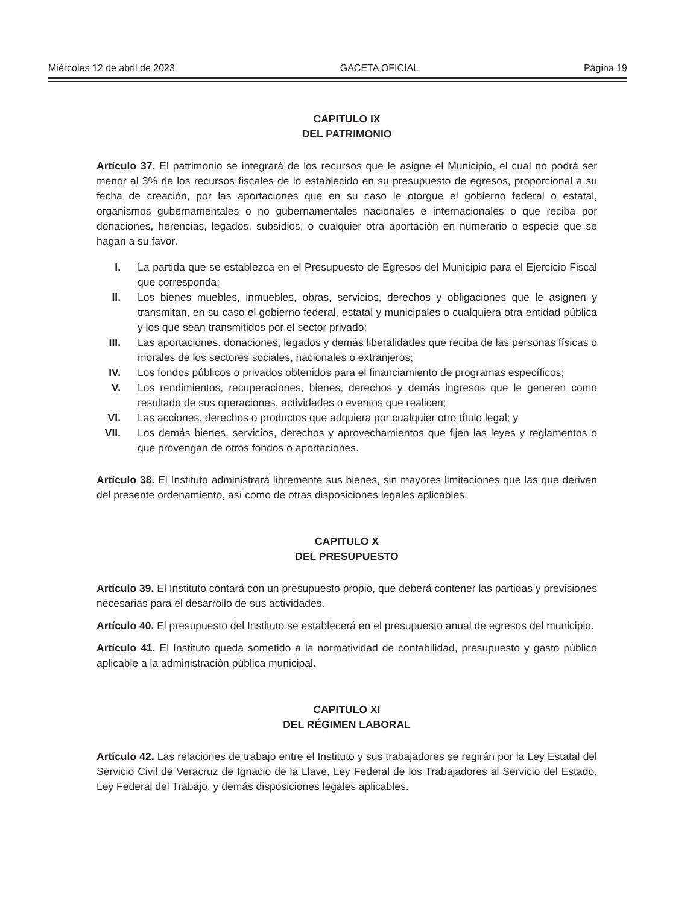Miércoles 12 de abril de 2023 GACETA OFICIAL Página 19
CAPITULO IX
DEL PATRIMONIO
Artículo 37. El patrimonio se integrará de los recursos que le asigne el Municipio, el cual no podrá ser menor al 3% de los recursos fiscales de lo establecido en su presupuesto de egresos, proporcional a su fecha de creación, por las aportaciones que en su caso le otorgue el gobierno federal o estatal, organismos gubernamentales o no gubernamentales nacionales e internacionales o que reciba por donaciones, herencias, legados, subsidios, o cualquier otra aportación en numerario o especie que se hagan a su favor.
I. La partida que se establezca en el Presupuesto de Egresos del Municipio para el Ejercicio Fiscal que corresponda;
II. Los bienes muebles, inmuebles, obras, servicios, derechos y obligaciones que le asignen y transmitan, en su caso el gobierno federal, estatal y municipales o cualquiera otra entidad pública y los que sean transmitidos por el sector privado;
III. Las aportaciones, donaciones, legados y demás liberalidades que reciba de las personas físicas o morales de los sectores sociales, nacionales o extranjeros;
IV. Los fondos públicos o privados obtenidos para el financiamiento de programas específicos;
V. Los rendimientos, recuperaciones, bienes, derechos y demás ingresos que le generen como resultado de sus operaciones, actividades o eventos que realicen;
VI. Las acciones, derechos o productos que adquiera por cualquier otro título legal; y
VII. Los demás bienes, servicios, derechos y aprovechamientos que fijen las leyes y reglamentos o que provengan de otros fondos o aportaciones.
Artículo 38. El Instituto administrará libremente sus bienes, sin mayores limitaciones que las que deriven del presente ordenamiento, así como de otras disposiciones legales aplicables.
CAPITULO X
DEL PRESUPUESTO
Artículo 39. El Instituto contará con un presupuesto propio, que deberá contener las partidas y previsiones necesarias para el desarrollo de sus actividades.
Artículo 40. El presupuesto del Instituto se establecerá en el presupuesto anual de egresos del municipio.
Artículo 41. El Instituto queda sometido a la normatividad de contabilidad, presupuesto y gasto público aplicable a la administración pública municipal.
CAPITULO XI
DEL RÉGIMEN LABORAL
Artículo 42. Las relaciones de trabajo entre el Instituto y sus trabajadores se regirán por la Ley Estatal del Servicio Civil de Veracruz de Ignacio de la Llave, Ley Federal de los Trabajadores al Servicio del Estado, Ley Federal del Trabajo, y demás disposiciones legales aplicables.